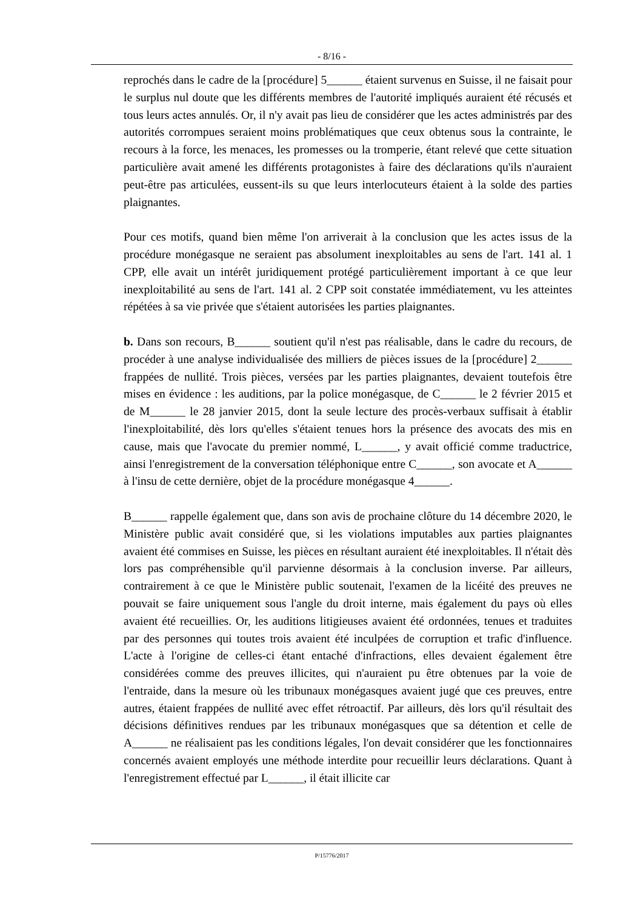- 8/16 -
reprochés dans le cadre de la [procédure] 5______ étaient survenus en Suisse, il ne faisait pour le surplus nul doute que les différents membres de l'autorité impliqués auraient été récusés et tous leurs actes annulés. Or, il n'y avait pas lieu de considérer que les actes administrés par des autorités corrompues seraient moins problématiques que ceux obtenus sous la contrainte, le recours à la force, les menaces, les promesses ou la tromperie, étant relevé que cette situation particulière avait amené les différents protagonistes à faire des déclarations qu'ils n'auraient peut-être pas articulées, eussent-ils su que leurs interlocuteurs étaient à la solde des parties plaignantes.
Pour ces motifs, quand bien même l'on arriverait à la conclusion que les actes issus de la procédure monégasque ne seraient pas absolument inexploitables au sens de l'art. 141 al. 1 CPP, elle avait un intérêt juridiquement protégé particulièrement important à ce que leur inexploitabilité au sens de l'art. 141 al. 2 CPP soit constatée immédiatement, vu les atteintes répétées à sa vie privée que s'étaient autorisées les parties plaignantes.
b. Dans son recours, B______ soutient qu'il n'est pas réalisable, dans le cadre du recours, de procéder à une analyse individualisée des milliers de pièces issues de la [procédure] 2______ frappées de nullité. Trois pièces, versées par les parties plaignantes, devaient toutefois être mises en évidence : les auditions, par la police monégasque, de C______ le 2 février 2015 et de M______ le 28 janvier 2015, dont la seule lecture des procès-verbaux suffisait à établir l'inexploitabilité, dès lors qu'elles s'étaient tenues hors la présence des avocats des mis en cause, mais que l'avocate du premier nommé, L______, y avait officié comme traductrice, ainsi l'enregistrement de la conversation téléphonique entre C______, son avocate et A______ à l'insu de cette dernière, objet de la procédure monégasque 4______.
B______ rappelle également que, dans son avis de prochaine clôture du 14 décembre 2020, le Ministère public avait considéré que, si les violations imputables aux parties plaignantes avaient été commises en Suisse, les pièces en résultant auraient été inexploitables. Il n'était dès lors pas compréhensible qu'il parvienne désormais à la conclusion inverse. Par ailleurs, contrairement à ce que le Ministère public soutenait, l'examen de la licéité des preuves ne pouvait se faire uniquement sous l'angle du droit interne, mais également du pays où elles avaient été recueillies. Or, les auditions litigieuses avaient été ordonnées, tenues et traduites par des personnes qui toutes trois avaient été inculpées de corruption et trafic d'influence. L'acte à l'origine de celles-ci étant entaché d'infractions, elles devaient également être considérées comme des preuves illicites, qui n'auraient pu être obtenues par la voie de l'entraide, dans la mesure où les tribunaux monégasques avaient jugé que ces preuves, entre autres, étaient frappées de nullité avec effet rétroactif. Par ailleurs, dès lors qu'il résultait des décisions définitives rendues par les tribunaux monégasques que sa détention et celle de A______ ne réalisaient pas les conditions légales, l'on devait considérer que les fonctionnaires concernés avaient employés une méthode interdite pour recueillir leurs déclarations. Quant à l'enregistrement effectué par L______, il était illicite car
P/15776/2017